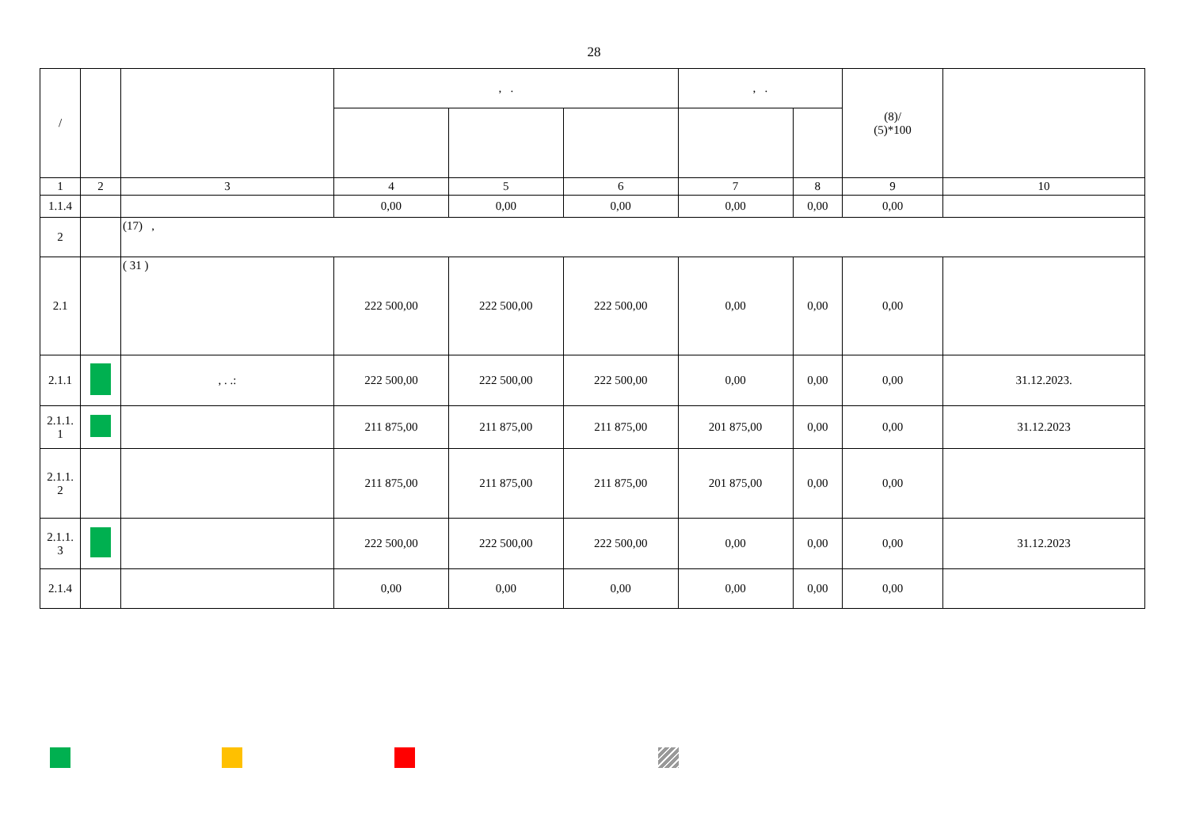28
| / | | | , . | | | , . | | (8)/ (5)*100 | |
| --- | --- | --- | --- | --- | --- | --- | --- | --- | --- |
| 1 | 2 | 3 | 4 | 5 | 6 | 7 | 8 | 9 | 10 |
| 1.1.4 | | | 0,00 | 0,00 | 0,00 | 0,00 | 0,00 | 0,00 | |
| 2 | | (17) , | | | | | | | |
| 2.1 | | ( 31 ) | 222 500,00 | 222 500,00 | 222 500,00 | 0,00 | 0,00 | 0,00 | |
| 2.1.1 | | , . .: | 222 500,00 | 222 500,00 | 222 500,00 | 0,00 | 0,00 | 0,00 | 31.12.2023. |
| 2.1.1. 1 | | | 211 875,00 | 211 875,00 | 211 875,00 | 201 875,00 | 0,00 | 0,00 | 31.12.2023 |
| 2.1.1. 2 | | | 211 875,00 | 211 875,00 | 211 875,00 | 201 875,00 | 0,00 | 0,00 | |
| 2.1.1. 3 | | | 222 500,00 | 222 500,00 | 222 500,00 | 0,00 | 0,00 | 0,00 | 31.12.2023 |
| 2.1.4 | | | 0,00 | 0,00 | 0,00 | 0,00 | 0,00 | 0,00 | |